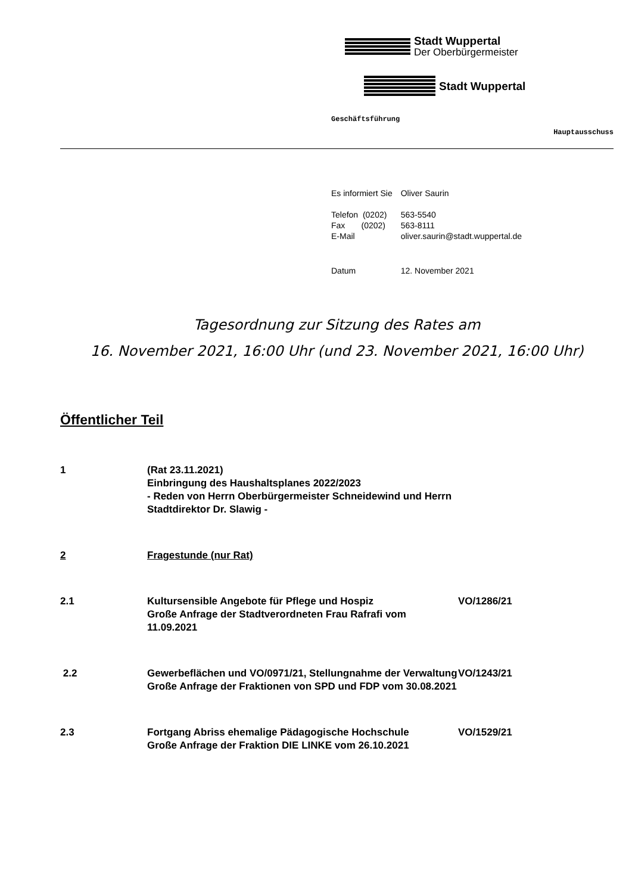Stadt Wuppertal
Der Oberbürgermeister
Stadt Wuppertal
Geschäftsführung
Hauptausschuss
| Es informiert Sie | Oliver Saurin |
| Telefon (0202) | 563-5540 |
| Fax (0202) | 563-8111 |
| E-Mail | oliver.saurin@stadt.wuppertal.de |
| Datum | 12. November 2021 |
Tagesordnung zur Sitzung des Rates am
16. November 2021, 16:00 Uhr (und 23. November 2021, 16:00 Uhr)
Öffentlicher Teil
1 (Rat 23.11.2021)
Einbringung des Haushaltsplanes 2022/2023
- Reden von Herrn Oberbürgermeister Schneidewind und Herrn Stadtdirektor Dr. Slawig -
2 Fragestunde (nur Rat)
2.1 Kultursensible Angebote für Pflege und Hospiz
Große Anfrage der Stadtverordneten Frau Rafrafi vom 11.09.2021
VO/1286/21
2.2 Gewerbeflächen und VO/0971/21, Stellungnahme der Verwaltung
Große Anfrage der Fraktionen von SPD und FDP vom 30.08.2021
VO/1243/21
2.3 Fortgang Abriss ehemalige Pädagogische Hochschule
Große Anfrage der Fraktion DIE LINKE vom 26.10.2021
VO/1529/21